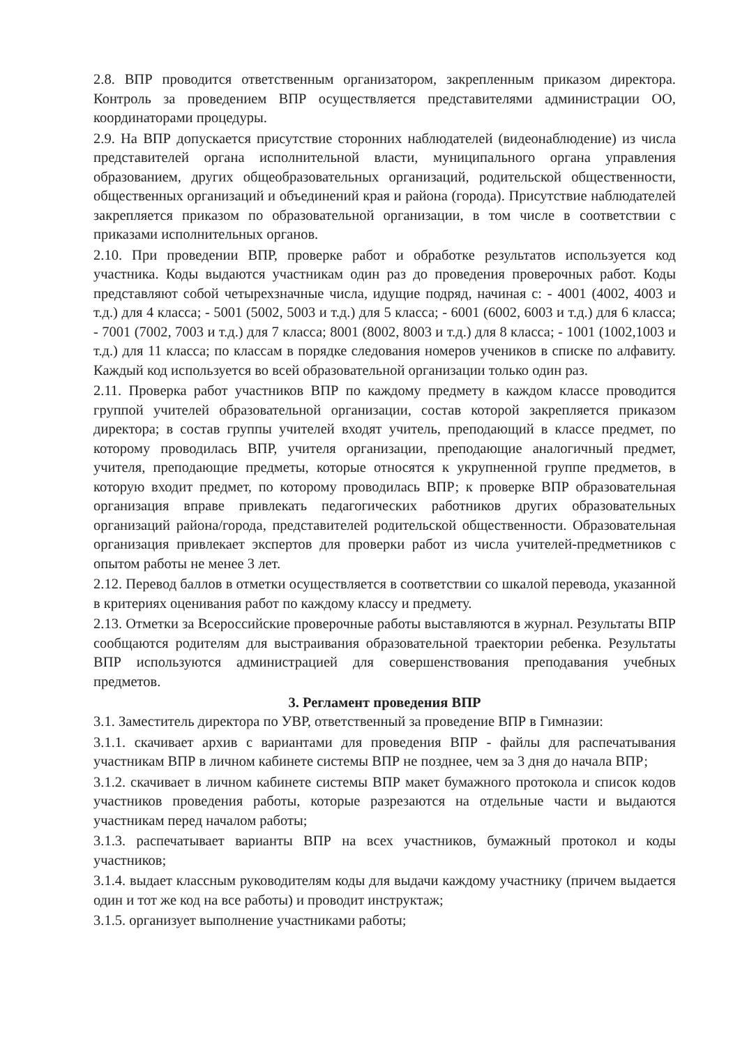2.8. ВПР проводится ответственным организатором, закрепленным приказом директора. Контроль за проведением ВПР осуществляется представителями администрации ОО, координаторами процедуры.
2.9. На ВПР допускается присутствие сторонних наблюдателей (видеонаблюдение) из числа представителей органа исполнительной власти, муниципального органа управления образованием, других общеобразовательных организаций, родительской общественности, общественных организаций и объединений края и района (города). Присутствие наблюдателей закрепляется приказом по образовательной организации, в том числе в соответствии с приказами исполнительных органов.
2.10. При проведении ВПР, проверке работ и обработке результатов используется код участника. Коды выдаются участникам один раз до проведения проверочных работ. Коды представляют собой четырехзначные числа, идущие подряд, начиная с: - 4001 (4002, 4003 и т.д.) для 4 класса; - 5001 (5002, 5003 и т.д.) для 5 класса; - 6001 (6002, 6003 и т.д.) для 6 класса; - 7001 (7002, 7003 и т.д.) для 7 класса; 8001 (8002, 8003 и т.д.) для 8 класса; - 1001 (1002,1003 и т.д.) для 11 класса; по классам в порядке следования номеров учеников в списке по алфавиту. Каждый код используется во всей образовательной организации только один раз.
2.11. Проверка работ участников ВПР по каждому предмету в каждом классе проводится группой учителей образовательной организации, состав которой закрепляется приказом директора; в состав группы учителей входят учитель, преподающий в классе предмет, по которому проводилась ВПР, учителя организации, преподающие аналогичный предмет, учителя, преподающие предметы, которые относятся к укрупненной группе предметов, в которую входит предмет, по которому проводилась ВПР; к проверке ВПР образовательная организация вправе привлекать педагогических работников других образовательных организаций района/города, представителей родительской общественности. Образовательная организация привлекает экспертов для проверки работ из числа учителей-предметников с опытом работы не менее 3 лет.
2.12. Перевод баллов в отметки осуществляется в соответствии со шкалой перевода, указанной в критериях оценивания работ по каждому классу и предмету.
2.13. Отметки за Всероссийские проверочные работы выставляются в журнал. Результаты ВПР сообщаются родителям для выстраивания образовательной траектории ребенка. Результаты ВПР используются администрацией для совершенствования преподавания учебных предметов.
3. Регламент проведения ВПР
3.1. Заместитель директора по УВР, ответственный за проведение ВПР в Гимназии:
3.1.1. скачивает архив с вариантами для проведения ВПР - файлы для распечатывания участникам ВПР в личном кабинете системы ВПР не позднее, чем за 3 дня до начала ВПР;
3.1.2. скачивает в личном кабинете системы ВПР макет бумажного протокола и список кодов участников проведения работы, которые разрезаются на отдельные части и выдаются участникам перед началом работы;
3.1.3. распечатывает варианты ВПР на всех участников, бумажный протокол и коды участников;
3.1.4. выдает классным руководителям коды для выдачи каждому участнику (причем выдается один и тот же код на все работы) и проводит инструктаж;
3.1.5. организует выполнение участниками работы;